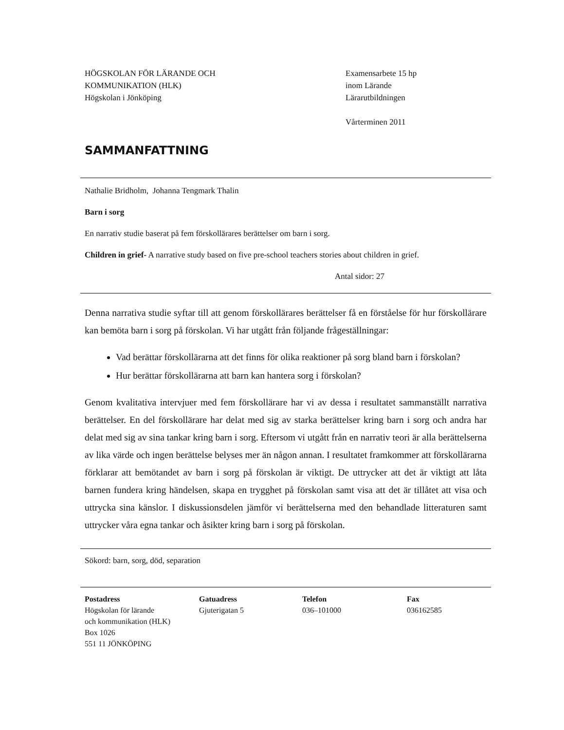HÖGSKOLAN FÖR LÄRANDE OCH
KOMMUNIKATION (HLK)
Högskolan i Jönköping
Examensarbete 15 hp
inom Lärande
Lärarutbildningen
Vårterminen 2011
SAMMANFATTNING
Nathalie Bridholm, Johanna Tengmark Thalin
Barn i sorg
En narrativ studie baserat på fem förskollärares berättelser om barn i sorg.
Children in grief- A narrative study based on five pre-school teachers stories about children in grief.
Antal sidor: 27
Denna narrativa studie syftar till att genom förskollärares berättelser få en förståelse för hur förskollärare kan bemöta barn i sorg på förskolan. Vi har utgått från följande frågeställningar:
Vad berättar förskollärarna att det finns för olika reaktioner på sorg bland barn i förskolan?
Hur berättar förskollärarna att barn kan hantera sorg i förskolan?
Genom kvalitativa intervjuer med fem förskollärare har vi av dessa i resultatet sammanställt narrativa berättelser. En del förskollärare har delat med sig av starka berättelser kring barn i sorg och andra har delat med sig av sina tankar kring barn i sorg. Eftersom vi utgått från en narrativ teori är alla berättelserna av lika värde och ingen berättelse belyses mer än någon annan. I resultatet framkommer att förskollärarna förklarar att bemötandet av barn i sorg på förskolan är viktigt. De uttrycker att det är viktigt att låta barnen fundera kring händelsen, skapa en trygghet på förskolan samt visa att det är tillåtet att visa och uttrycka sina känslor. I diskussionsdelen jämför vi berättelserna med den behandlade litteraturen samt uttrycker våra egna tankar och åsikter kring barn i sorg på förskolan.
Sökord: barn, sorg, död, separation
Postadress
Högskolan för lärande
och kommunikation (HLK)
Box 1026
551 11 JÖNKÖPING
Gatuadress
Gjuterigatan 5
Telefon
036–101000
Fax
036162585